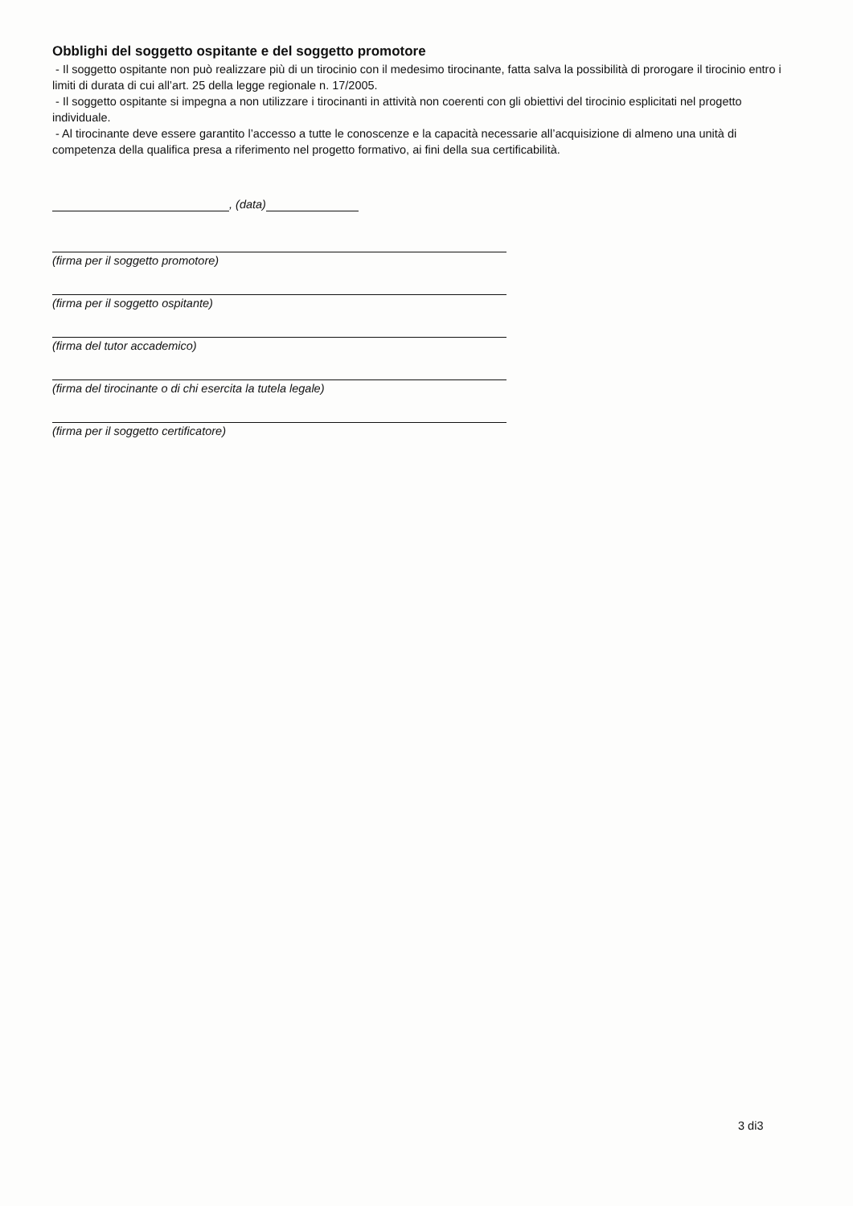Obblighi del soggetto ospitante e del soggetto promotore
- Il soggetto ospitante non può realizzare più di un tirocinio con il medesimo tirocinante, fatta salva la possibilità di prorogare il tirocinio entro i limiti di durata di cui all’art. 25 della legge regionale n. 17/2005.
- Il soggetto ospitante si impegna a non utilizzare i tirocinanti in attività non coerenti con gli obiettivi del tirocinio esplicitati nel progetto individuale.
- Al tirocinante deve essere garantito l’accesso a tutte le conoscenze e la capacità necessarie all’acquisizione di almeno una unità di competenza della qualifica presa a riferimento nel progetto formativo, ai fini della sua certificabilità.
, (data)
(firma per il soggetto promotore)
(firma per il soggetto ospitante)
(firma del tutor accademico)
(firma del tirocinante o di chi esercita la tutela legale)
(firma per il soggetto certificatore)
3 di3